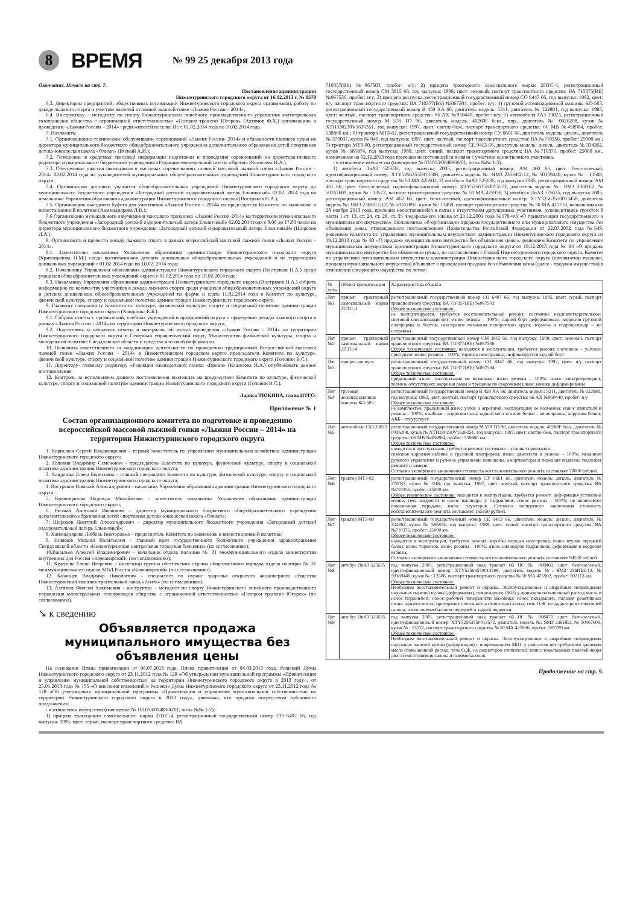8
ВРЕМЯ
№ 99 25 декабря 2013 года
Окончание. Начало на стр. 7.
Постановление администрации
Нижнетуринского городского округа от 16.12.2013 г. № 1570
6.3. Директорам предприятий, общественных организаций Нижнетуринского городского округа организовать работу по декаде лыжного спорта и участию жителей в главной лыжной гонке «Лыжня России – 2014»;
6.4. Инструктору – методисту по спорту Нижнетуринского линейного производственного управления магистральных газопроводов общества с ограниченной ответственностью «Газпром трансгаз Югорск» (Ахтямов Ф.Х.) организацию и проведение «Лыжни России – 2014» среди жителей поселка Ис с 01.02.2014 года по 10.02.2014 года.
7. Возложить:
7.1. Организационно-техническое обслуживание соревнований «Лыжня России- 2014» и обязанности главного судьи на директора муниципального бюджетного общеобразовательного учреждения дополнительного образования детей спортивная детско-юношеская школа «Олимп» (Рясный А.И.);
7.2. Освещение в средствах массовой информации подготовки и проведения соревнований на директора-главного редактора муниципального бюджетного учреждения «Редакция еженедельной газеты «Время» (Кошелева И.А.);
7.3. Обеспечение участия школьников в массовых соревнованиях главной массовой лыжной гонки «Лыжня России – 2014» 02.02.2014 года на руководителей муниципальных общеобразовательных учреждений Нижнетуринского городского округа;
7.4. Организацию доставки учащихся общеобразовательных учреждений Нижнетуринского городского округа до муниципального бюджетного учреждения «Загородный детский оздоровительный лагерь Ельничный» 02.02. 2014 года на начальника Управления образования администрации Нижнетуринского городского округа (Востряков Н.А.);
7.5. Организацию выездного буфета для участников «Лыжня России – 2014» на председателя Комитета по экономике и инвестиционной политике (Хаммадиярова Л.В.);
7.6 Организацию музыкального озвучивания массового праздника «Лыжня России-2014» на территории муниципального бюджетного учреждения «Загородный детский оздоровительный лагерь Ельничный» 02.02.2014 года с 9.00 до 17.00 часов на директора муниципального бюджетного учреждения «Загородный детский оздоровительный лагерь Ельничный» (Шорохов Д.А.).
8. Организовать и провести декаду лыжного спорта в рамках всероссийской массовой лыжной гонки «Лыжня России – 2014»:
8.1. Заместителю начальника Управления образования администрации Нижнетуринского городского округа (Кривощапова Н.М.) среди воспитанников детских дошкольных общеобразовательных учреждений и на территориях дошкольных учреждений с 01.02.2014 года по 10.02. 2014 года;
8.2. Начальнику Управления образования администрации Нижнетуринского городского округа (Востряков Н.А.) среди учащихся общеобразовательных учреждений округа с 01.02.2014 года по 10.02.2014 года;
8.3. Начальнику Управления образования администрации Нижнетуринского городского округа (Востряков Н.А.) собрать информацию по количеству участников в декаде лыжного спорта среди учащихся общеобразовательных учреждений округа и детских дошкольных общеобразовательных учреждений по форме и сдать 11.02.2014 года в Комитет по культуре, физической культуре, спорту и социальной политике администрации Нижнетуринского городского округа.
9. Главному специалисту Комитета по культуре, физической культуре, спорту и социальной политике администрации Нижнетуринского городского округа (Хандошка Е.Б.):
9.1. Собрать отчеты с организаций, учебных учреждений и предприятий округа о проведении декады лыжного спорта в рамках «Лыжня России – 2014» на территории Нижнетуринского городского округа;
9.2. Подготовить и направить отчеты и материалы об итогах проведения «Лыжня России – 2014» на территории Нижнетуринского городского округа в Северный управленческий округ, Министерство физической культуры, спорта и молодежной политике Свердловской области и средства массовой информации.
10. Назначить ответственного за координацию деятельности по проведению традиционной Всероссийской массовой лыжной гонки «Лыжня России – 2014» в Нижнетуринском городском округе председателя Комитета по культуре, физической культуре, спорту и социальной политике администрации Нижнетуринского городского округа (Головин В.С.).
11. Директору- главному редактору «Редакция еженедельной газеты «Время» (Кошелева И.А.) опубликовать данное постановление.
12. Контроль за исполнением данного постановления возложить на председателя Комитета по культуре, физической культуре, спорту и социальной политике администрации Нижнетуринского городского округа (Головин В.С.).
Лариса ТЮКИНА, глава НТГО.
Приложение № 1
Состав организационного комитета по подготовке и проведению всероссийской массовой лыжной гонки «Лыжня России – 2014» на территории Нижнетуринского городского округа
1. Корнелюк Сергей Владимирович – первый заместитель по управлению муниципальным хозяйством администрации Нижнетуринского городского округа;
2. Головин Владимир Семёнович - председатель Комитета по культуре, физической культуре, спорту и социальной политике администрации Нижнетуринского городского округа;
3. Хандошка Елена Борисовна – главный специалист Комитета по культуре, физической культуре, спорту и социальной политике администрации Нижнетуринского городского округа;
4. Востряков Николай Александрович – начальник Управления образования администрации Нижнетуринского городского округа;
5. Кривощапова Надежда Михайловна - заместитель начальника Управления образования администрации Нижнетуринского городского округа;
6. Рясный Анатолий Иванович – директор муниципального бюджетного общеобразовательного учреждения дополнительного образования детей спортивная детско-юношеская школа «Олимп»;
7. Шорохов Дмитрий Александрович – директор муниципального бюджетного учреждения «Загородный детский оздоровительный лагерь Ельничный»;
8. Хаммадиярова Любовь Викторовна – председатель Комитета по экономике и инвестиционной политике;
9. Новиков Михаил Васильевич – главный врач государственного бюджетного учреждения здравоохранения Свердловской области «Нижнетуринская центральная городская больница» (по согласованию);
10.Васильев Алексей Владимирович – начальник отдела полиции № 31 межмуниципального отдела министерства внутренних дел России «Качканарский» (по согласованию);
11. Кудерова Елена Игоревна – инспектор группы обеспечения охраны общественного порядка отдела полиции № 31 межмуниципального отдела МВД России «Качканарский» (по согласованию);
12. Казанцев Владимир Николаевич – специалист по охране здоровья открытого акционерного общества Нижнетуринский машиностроительный завод «Вента» (по согласованию);
13. Ахтямов Филсон Хакимович - инструктор – методист по спорту Нижнетуринского линейного производственного управления магистральных газопроводов общества с ограниченной ответственностью «Газпром трансгаз Югорск» (по согласованию).
↘ к сведению
Объявляется продажа муниципального имущества без объявления цены
На основании Плана приватизации от 08.07.2013 года, Плана приватизации от 04.03.2013 года, Решений Думы Нижнетуринского городского округа от 23.11.2012 года № 128 «Об утверждении муниципальной программы «Приватизация и управление муниципальной собственностью на территории Нижнетуринского городского округа в 2013 году», от 25.01.2013 года № 155 «О внесении изменений в Решение Думы Нижнетуринского городского округа от 23.11.2012 года № 128 «Об утверждении муниципальной программы «Приватизация и управление муниципальной собственностью на территории Нижнетуринского городского округа в 2013 году», учитывая, что продажа посредством публичного предложения:
- в отношении имущества (извещение № 161013/0048966/01, лоты №№ 1-7):
1) прицепа тракторного самосвального марки 2ПТС-4, регистрационный государственный номер СО 6407 66, год выпуска: 1995, цвет: серый, паспорт транспортного средства: ВА
710357(ВЕ) №067503, пробег: н/у; 2) прицепа тракторного самосвального марки 2ПТС-4, регистрационный государственный номер СМ 3815 66, год выпуска: 1998, цвет: зеленый, паспорт транспортного средства: ВА 710375(ВЕ) №067536, пробег: н/у; 3) прицепа роспуска, регистрационный государственный номер СО 8447 66, год выпуска: 1992, цвет: н/у паспорт транспортного средства: ВА 710377(ВЕ) №067504, пробег: н/у; 4) грузовой ассенизационной машины КО-503, регистрационный государственный номер В 459 ХА 66, двигатель модель: 5311, двигатель № 122881, год выпуска: 1983, цвет: желтый, паспорт транспортного средства: 66 АХ №950440, пробег: н/у; 5) автомобиля ГАЗ 33023, регистрационный государственный номер М 578 ТО 96, двигатель модель: 40260F бенз., впр., двигатель № 0026208, кузов № ХТН330230V1636351, год выпуска: 1997, цвет: светло-беж, паспорт транспортного средства: 66 МВ №458984, пробег: 538860 км.; 6) трактора МТЗ-82, регистрационный государственный номер СУ 0661 66, двигатель модель: дизель, двигатель № 370037, кузов № 046, год выпуска: 1997, цвет: желтый, паспорт транспортного средства: ВА №710356, пробег: 25000 км.; 7) трактора МТЗ-80, регистрационный государственный номер СЕ 9413 66, двигатель модель: дизель, двигатель № 334262, кузов № 585874, год выпуска: 1988, цвет: синий, паспорт транспортного средства: ВА №710376, пробег: 25000 км., назначенная на 02.12.2013 года признана несостоявшейся в связи с участием единственного участника,
- в отношении имущества (извещение № 031013/0048966/01, лоты №№ 1-3):
1) автобуса ЛиАЗ 525635, год выпуска 2005, регистрационный номер: АМ 460 66, цвет: бело-зеленый, идентификационный номер: XTY52563550013508, двигатель модель №: ЯМЗ 236НЕ2-12, № 50169440, кузов № : 13508, паспорт транспортного средства № 50 МА 425902, 2) автобуса ЛиАЗ 525635, год выпуска 2005, регистрационный номер: АМ 461 66, цвет: бело-зеленый, идентификационный номер: XTY52563550013572, двигатель модель №: ЯМЗ 236НЕ2, № 50167609, кузов № : 13572, паспорт транспортного средства № 50 МА 425936, 3) автобуса ЛиАЗ 525635, год выпуска 2005, регистрационный номер: АМ 462 66, цвет: бело-зеленый, идентификационный номер: XTY52563550013458, двигатель модель №: ЯМЗ 236НЕ2-12, № 50167897, кузов №: 13458, паспорт транспортного средства № 50 МА 425716, назначенная на 28 ноября 2013 года, признана несостоявшейся в связи с отсутствием допущенных участников, руководствуясь пунктом 8 части 1 ст. 13, ст. 24, ст. 28, ст. 35 Федерального закона от 21.12.2001 года №178-ФЗ «О приватизации государственного и муниципального имущества», Положением об организации продажи государственного или муниципального имущества без объявления цены, утвержденного постановлением Правительства Российской Федерации от 22.07.2002 года №549, решением Комитета по управлению муниципальным имуществом администрации Нижнетуринского городского округа от 19.12.2013 года № 83 «О продаже муниципального имущества без объявления цены», решением Комитета по управлению муниципальным имуществом администрации Нижнетуринского городского округа от 19.12.2013 года № 84 «О продаже муниципального имущества без объявления цены», по согласованию с Главой Нижнетуринского городского округа, Комитет по управлению муниципальным имуществом администрации Нижнетуринского городского округа (организатор продажи, продавец муниципального имущества) объявляет о проведении продажи без объявления цены (далее - продажа имущества) в отношении следующего имущества по лотам:
| № лота | Объект приватизации | Характеристика объекта |
| --- | --- | --- |
| Лот №1 | прицеп тракторный самосвальный марки 2ПТС-4 | регистрационный государственный номер СО 6407 66, год выпуска: 1995, цвет: серый, паспорт транспортного средства: ВА 710357(ВЕ) №067503 Общее техническое состояние: не эксплуатируется, требуется восстановительный ремонт, состояние неудовлетворительное: световой сигнализации нет; износ резины – 100%; задний борт деформирован; коррозия грузовой платформы и бортов; неисправен механизм поворотного круга; тормоза и гидроцилиндр – не исправны |
| Лот №2 | прицеп тракторный самосвальный марки 2ПТС-4 | регистрационный государственный номер СМ 3815 66, год выпуска: 1998, цвет: зеленый, паспорт транспортного средства: ВА 710375(ВЕ) №067536 Общее техническое состояние: находится в эксплуатации, требуется ремонт, состояние – условно пригодное: износ резины – 100%; тормоза неисправны; не фиксируется задний борт |
| Лот №3 | прицеп-роспуск | регистрационный государственный номер СО 8447 66, год выпуска: 1992, цвет: н/у паспорт транспортного средства: ВА 710377(ВЕ) №067504 Общее техническое состояние: предельный износ, эксплуатация не возможна: износ резины – 100%; износ электропроводки; тормоза отсутствуют; коррозия рамы и трещины по сварочным швам; коники деформированы |
| Лот №4 | грузовая ассенизационная машина КО-503 | регистрационный государственный номер В 459 ХА 66, двигатель модель: 5311, двигатель № 122881, год выпуска: 1983, цвет: желтый, паспорт транспортного средства: 66 АХ №950440, пробег: н/у Общее техническое состояние: не комплектен, предельный износ узлов и агрегатов, эксплуатация не возможна: износ двигателя и резины – 100%; в кабине – коррозия пола; задний мост и насос бочки – не исправны; коррозия бочки; АКБ - отсутствует |
| Лот №5 | автомобиль ГАЗ 33023 | регистрационный государственный номер М 578 ТО 96, двигатель модель: 40260F бенз., двигатель № 0026208, кузов № ХТН330230V1636351, год выпуска: 1997, цвет: светло-беж, паспорт транспортного средства: 66 МВ №458984, пробег: 538860 км. Общее техническое состояние: находится в эксплуатации, требуется ремонт, состояние – условно пригодное: сквозная коррозия кабины и грузовой платформы; износ двигателя и резины – 100%; механизм рулевого управления и рулевое управление изношены; амортизаторы и передняя подвеска подлежат ремонту и замене. Согласно экспертного заключения стоимость восстановительного ремонта составляет 70000 рублей. |
| Лот №6 | трактор МТЗ-82 | регистрационный государственный номер СУ 0661 66, двигатель модель: дизель, двигатель № 370037, кузов № 046, год выпуска: 1997, цвет: желтый, паспорт транспортного средства: ВА №710356, пробег: 25000 км. Общее техническое состояние: находится в эксплуатации, требуется ремонт: деформация установки ковша; течь жидкости и износ цилиндра у гидравлики; износ резины – 100%; не включается пониженная передача; износ плунтеров. Согласно экспертного заключения стоимость восстановительного ремонта составляет 165350 рублей. |
| Лот №7 | трактор МТЗ-80 | регистрационный государственный номер СЕ 9413 66, двигатель модель: дизель, двигатель № 334262, кузов № 585874, год выпуска: 1988, цвет: синий, паспорт транспортного средства: ВА №710376, пробег: 25000 км. Общее техническое состояние: находится в эксплуатации, требуется ремонт: коробка передач неисправна; износ втулок передней балки; износ тормозов; износ резины – 100%; износ цилиндров гидравлики; деформация и коррозия кабины. Согласно экспертного заключения стоимость восстановительного ремонта составляет 94530 рублей |
| Лот №8 | автобус ЛиАЗ 525635 | год выпуска 2005, регистрационный знак транзит 66 НС № 008469, цвет: бело-зеленый, идентификационный номер: XTY52563550013508, двигатель модель №: ЯМЗ 236НЕ2-12, № 50169440, кузов № : 13508, паспорт транспортного средства № 50 МА 425902, пробег: 502113 км. Общее техническое состояние: Необходим восстановительный ремонт и окраска. Эксплуатационные и аварийные повреждения наружных панелей кузова (деформация), повреждение ЛКП; у двигателя повышенный расход масла и износ поршневой; износ рабочей поверхности маховика; износ вкладышей, пальцев реактивных штанг заднего моста; прогорание стенок котла отопителя салона; течь О.Ж. из радиаторов отопителей салона; износ пневмобалонов передней и задней подвески. |
| Лот №9 | автобус ЛиАЗ 525635 | год выпуска 2005, регистрационный знак транзит 66 НС № 008470, цвет: бело-зеленый, идентификационный номер: XTY52563550013572, двигатель модель №: ЯМЗ 236НЕ2, № 50167609, кузов № : 13572, паспорт транспортного средства № 50 МА 425936, пробег: 587789 км. Общее техническое состояние: Необходим восстановительный ремонт и окраска. Эксплуатационные и аварийные повреждения наружных панелей кузова (деформация) с повреждением ЛКП; у двигателя нет требуемого давления масла (повышенный расход; течь О.Ж. из радиаторов отопителей; износ токосъемных панелей якоря двигателя отопителя салона и пневмобалонов. |
Продолжение на стр. 9.